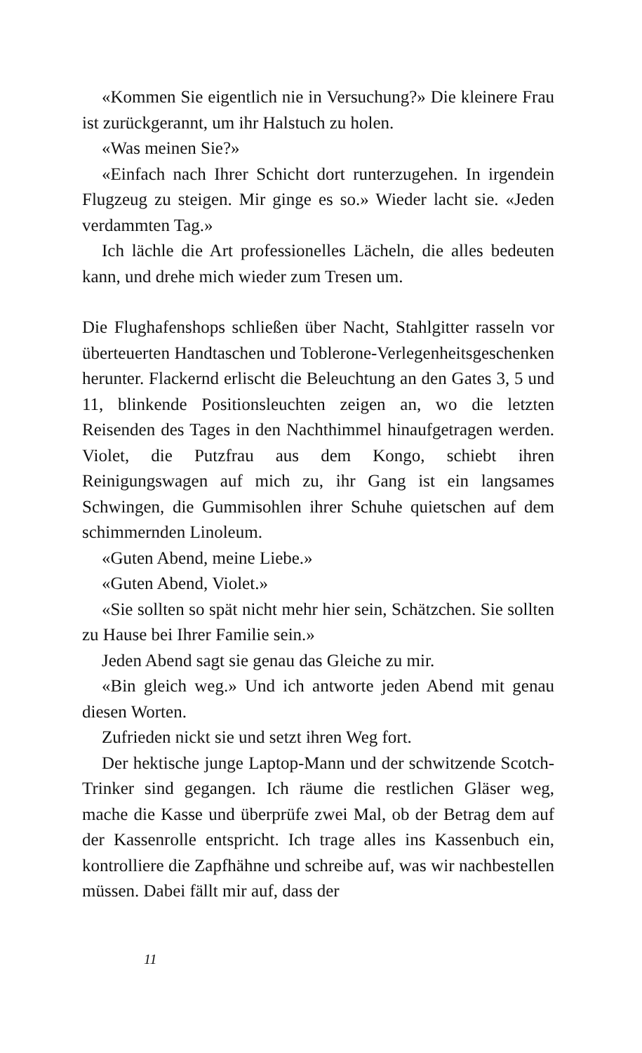«Kommen Sie eigentlich nie in Versuchung?» Die kleinere Frau ist zurückgerannt, um ihr Halstuch zu holen.
«Was meinen Sie?»
«Einfach nach Ihrer Schicht dort runterzugehen. In irgendein Flugzeug zu steigen. Mir ginge es so.» Wieder lacht sie. «Jeden verdammten Tag.»
Ich lächle die Art professionelles Lächeln, die alles bedeuten kann, und drehe mich wieder zum Tresen um.
Die Flughafenshops schließen über Nacht, Stahlgitter rasseln vor überteuerten Handtaschen und Toblerone-Verlegenheitsgeschenken herunter. Flackernd erlischt die Beleuchtung an den Gates 3, 5 und 11, blinkende Positionsleuchten zeigen an, wo die letzten Reisenden des Tages in den Nachthimmel hinaufgetragen werden. Violet, die Putzfrau aus dem Kongo, schiebt ihren Reinigungswagen auf mich zu, ihr Gang ist ein langsames Schwingen, die Gummisohlen ihrer Schuhe quietschen auf dem schimmernden Linoleum.
«Guten Abend, meine Liebe.»
«Guten Abend, Violet.»
«Sie sollten so spät nicht mehr hier sein, Schätzchen. Sie sollten zu Hause bei Ihrer Familie sein.»
Jeden Abend sagt sie genau das Gleiche zu mir.
«Bin gleich weg.» Und ich antworte jeden Abend mit genau diesen Worten.
Zufrieden nickt sie und setzt ihren Weg fort.
Der hektische junge Laptop-Mann und der schwitzende Scotch-Trinker sind gegangen. Ich räume die restlichen Gläser weg, mache die Kasse und überprüfe zwei Mal, ob der Betrag dem auf der Kassenrolle entspricht. Ich trage alles ins Kassenbuch ein, kontrolliere die Zapfhähne und schreibe auf, was wir nachbestellen müssen. Dabei fällt mir auf, dass der
11